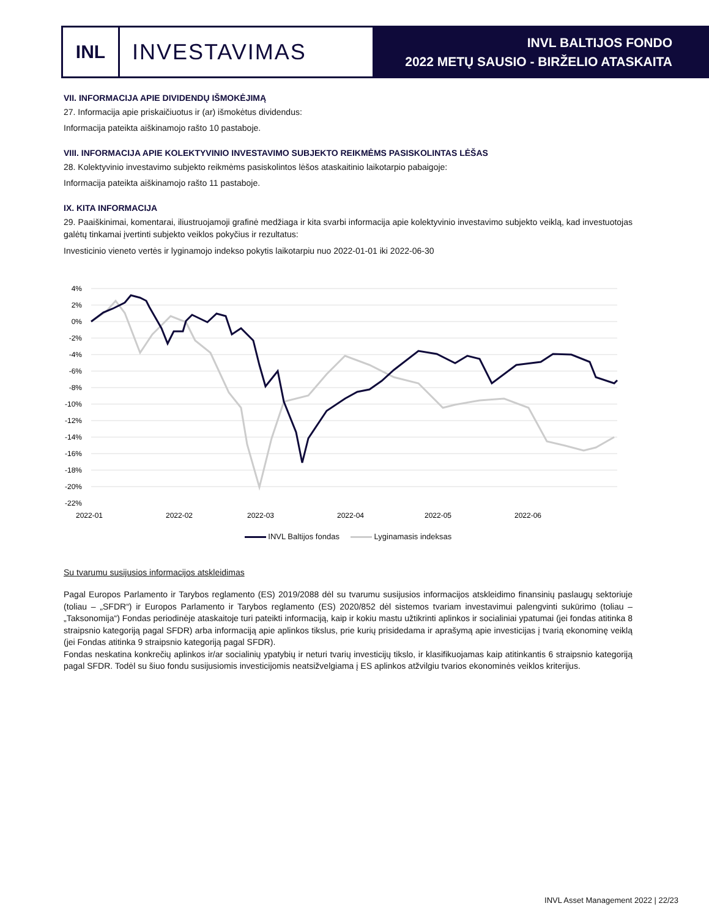INL
INVESTAVIMAS
INVL BALTIJOS FONDO
2022 METŲ SAUSIO - BIRŽELIO ATASKAITA
VII. INFORMACIJA APIE DIVIDENDŲ IŠMOKĖJIMĄ
27. Informacija apie priskaičiuotus ir (ar) išmokėtus dividendus:
Informacija pateikta aiškinamojo rašto 10 pastaboje.
VIII. INFORMACIJA APIE KOLEKTYVINIO INVESTAVIMO SUBJEKTO REIKMĖMS PASISKOLINTAS LĖŠAS
28. Kolektyvinio investavimo subjekto reikmėms pasiskolintos lėšos ataskaitinio laikotarpio pabaigoje:
Informacija pateikta aiškinamojo rašto 11 pastaboje.
IX. KITA INFORMACIJA
29. Paaiškinimai, komentarai, iliustruojamoji grafinė medžiaga ir kita svarbi informacija apie kolektyvinio investavimo subjekto veiklą, kad investuotojas galėtų tinkamai įvertinti subjekto veiklos pokyčius ir rezultatus:
Investicinio vieneto vertės ir lyginamojo indekso pokytis laikotarpiu nuo 2022-01-01 iki 2022-06-30
4%
2%
0%
-2%
-4%
-6%
-8%
-10%
-12%
-14%
-16%
-18%
-20%
-22%
2022-01
2022-02
2022-03
2022-04
2022-05
2022-06
INVL Baltijos fondas Lyginamasis indeksas
Su tvarumu susijusios informacijos atskleidimas
Pagal Europos Parlamento ir Tarybos reglamento (ES) 2019/2088 dėl su tvarumu susijusios informacijos atskleidimo finansinių paslaugų sektoriuje (toliau – „SFDR“) ir Europos Parlamento ir Tarybos reglamento (ES) 2020/852 dėl sistemos tvariam investavimui palengvinti sukūrimo (toliau – „Taksonomija“) Fondas periodinėje ataskaitoje turi pateikti informaciją, kaip ir kokiu mastu užtikrinti aplinkos ir socialiniai ypatumai (jei fondas atitinka 8 straipsnio kategoriją pagal SFDR) arba informaciją apie aplinkos tikslus, prie kurių prisidedama ir aprašymą apie investicijas į tvarią ekonominę veiklą (jei Fondas atitinka 9 straipsnio kategoriją pagal SFDR).
Fondas neskatina konkrečių aplinkos ir/ar socialinių ypatybių ir neturi tvarių investicijų tikslo, ir klasifikuojamas kaip atitinkantis 6 straipsnio kategoriją pagal SFDR. Todėl su šiuo fondu susijusiomis investicijomis neatsižvelgiama į ES aplinkos atžvilgiu tvarios ekonominės veiklos kriterijus.
INVL Asset Management 2022 | 22/23